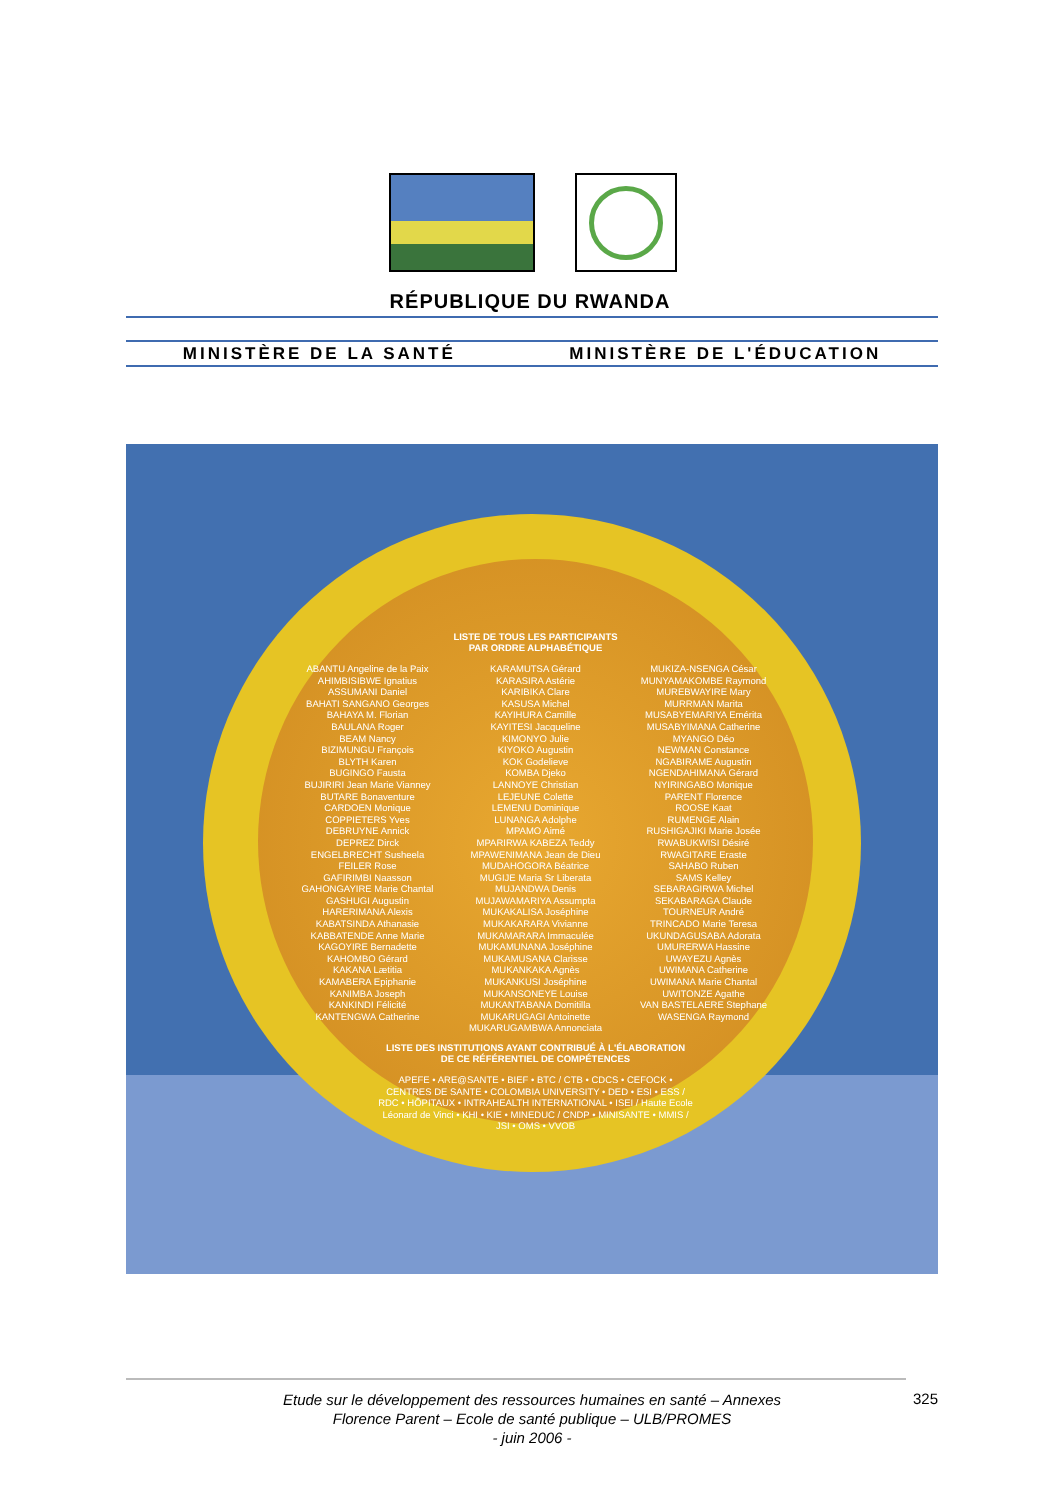RÉPUBLIQUE DU RWANDA
MINISTÈRE DE LA SANTÉ MINISTÈRE DE L'ÉDUCATION
LISTE DE TOUS LES PARTICIPANTS
PAR ORDRE ALPHABÉTIQUE
ABANTU Angeline de la Paix
AHIMBISIBWE Ignatius
ASSUMANI Daniel
BAHATI SANGANO Georges
BAHAYA M. Florian
BAULANA Roger
BEAM Nancy
BIZIMUNGU François
BLYTH Karen
BUGINGO Fausta
BUJIRIRI Jean Marie Vianney
BUTARE Bonaventure
CARDOEN Monique
COPPIETERS Yves
DEBRUYNE Annick
DEPREZ Dirck
ENGELBRECHT Susheela
FEILER Rose
GAFIRIMBI Naasson
GAHONGAYIRE Marie Chantal
GASHUGI Augustin
HARERIMANA Alexis
KABATSINDA Athanasie
KABBATENDE Anne Marie
KAGOYIRE Bernadette
KAHOMBO Gérard
KAKANA Lætitia
KAMABERA Epiphanie
KANIMBA Joseph
KANKINDI Félicité
KANTENGWA Catherine
KARAMUTSA Gérard
KARASIRA Astérie
KARIBIKA Clare
KASUSA Michel
KAYIHURA Camille
KAYITESI Jacqueline
KIMONYO Julie
KIYOKO Augustin
KOK Godelieve
KOMBA Djeko
LANNOYE Christian
LEJEUNE Colette
LEMENU Dominique
LUNANGA Adolphe
MPAMO Aimé
MPARIRWA KABEZA Teddy
MPAWENIMANA Jean de Dieu
MUDAHOGORA Béatrice
MUGIJE Maria Sr Liberata
MUJANDWA Denis
MUJAWAMARIYA Assumpta
MUKAKALISA Joséphine
MUKAKARARA Vivianne
MUKAMARARA Immaculée
MUKAMUNANA Joséphine
MUKAMUSANA Clarisse
MUKANKAKA Agnès
MUKANKUSI Joséphine
MUKANSONEYE Louise
MUKANTABANA Domitilla
MUKARUGAGI Antoinette
MUKARUGAMBWA Annonciata
MUKIZA-NSENGA César
MUNYAMAKOMBE Raymond
MUREBWAYIRE Mary
MURRMAN Marita
MUSABYEMARIYA Emérita
MUSABYIMANA Catherine
MYANGO Déo
NEWMAN Constance
NGABIRAME Augustin
NGENDAHIMANA Gérard
NYIRINGABO Monique
PARENT Florence
ROOSE Kaat
RUMENGE Alain
RUSHIGAJIKI Marie Josée
RWABUKWISI Désiré
RWAGITARE Eraste
SAHABO Ruben
SAMS Kelley
SEBARAGIRWA Michel
SEKABARAGA Claude
TOURNEUR André
TRINCADO Marie Teresa
UKUNDAGUSABA Adorata
UMURERWA Hassine
UWAYEZU Agnès
UWIMANA Catherine
UWIMANA Marie Chantal
UWITONZE Agathe
VAN BASTELAERE Stephane
WASENGA Raymond
LISTE DES INSTITUTIONS AYANT CONTRIBUÉ À L'ÉLABORATION
DE CE RÉFÉRENTIEL DE COMPÉTENCES
APEFE • ARE@SANTE • BIEF • BTC / CTB • CDCS • CEFOCK • CENTRES DE SANTE • COLOMBIA UNIVERSITY • DED • ESI • ESS / RDC • HÔPITAUX • INTRAHEALTH INTERNATIONAL • ISEI / Haute Ecole Léonard de Vinci • KHI • KIE • MINEDUC / CNDP • MINISANTE • MMIS / JSI • OMS • VVOB
Etude sur le développement des ressources humaines en santé – Annexes
Florence Parent – Ecole de santé publique – ULB/PROMES
- juin 2006 -
325